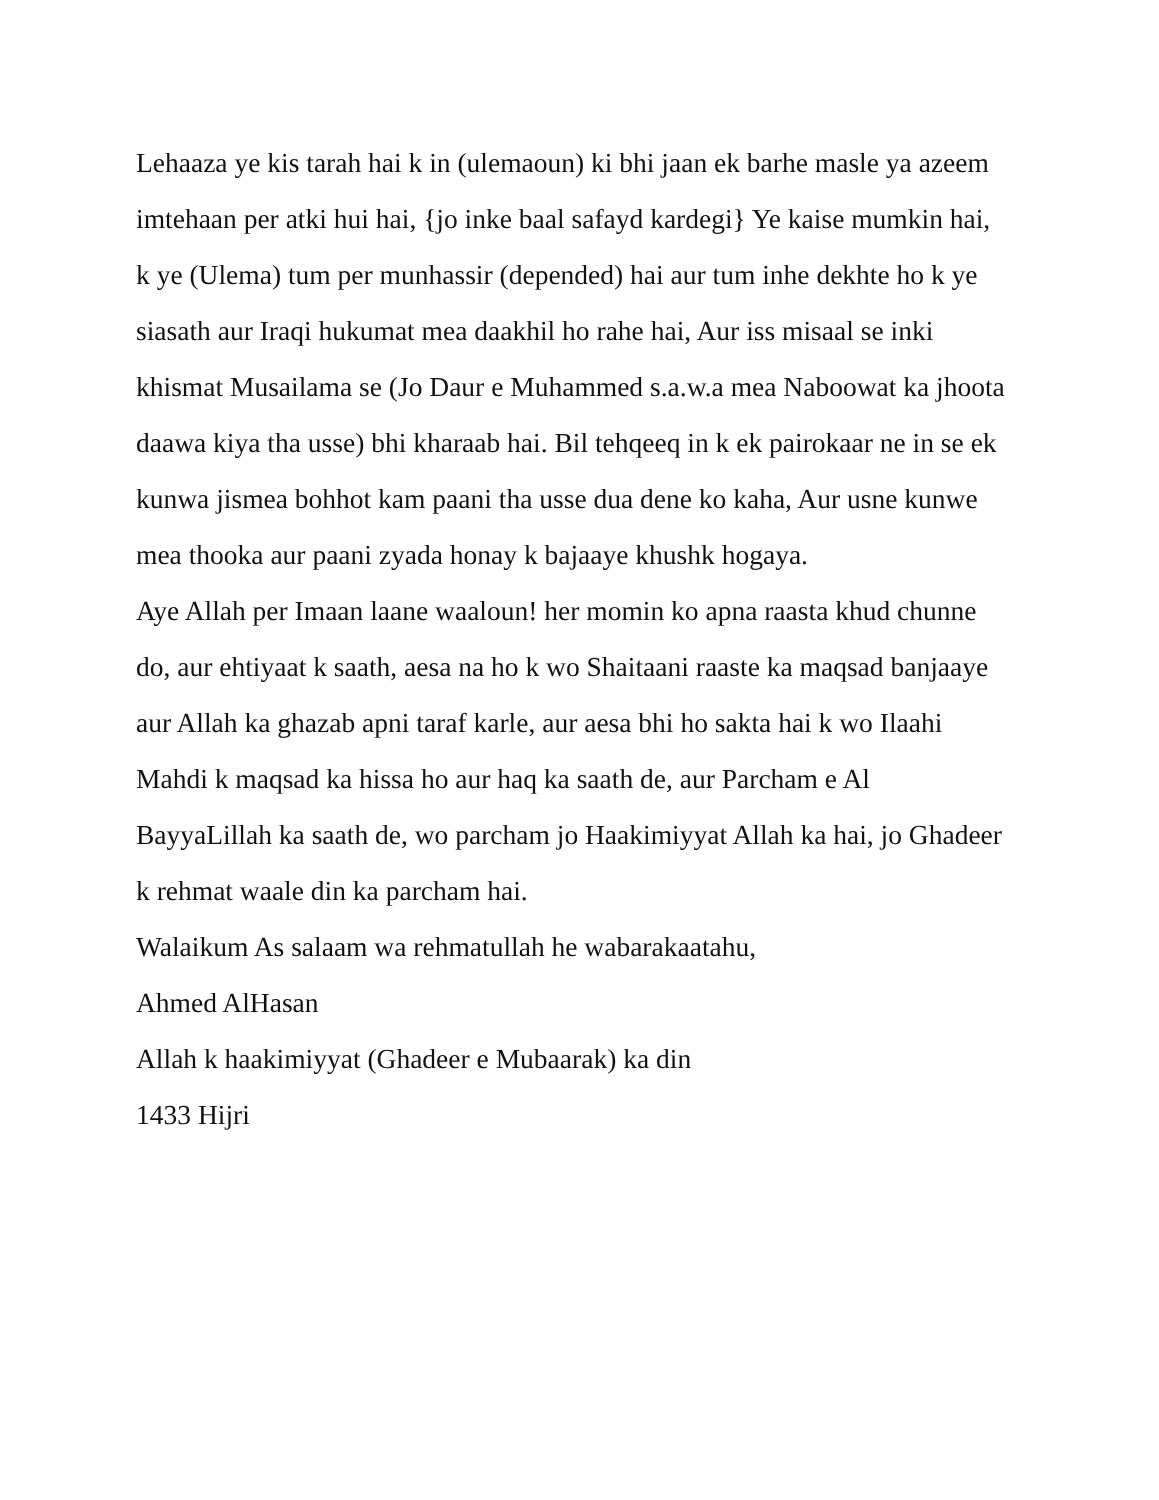Lehaaza ye kis tarah hai k in (ulemaoun) ki bhi jaan ek barhe masle ya azeem imtehaan per atki hui hai, {jo inke baal safayd kardegi} Ye kaise mumkin hai, k ye (Ulema) tum per munhassir (depended) hai aur tum inhe dekhte ho k ye siasath aur Iraqi hukumat mea daakhil ho rahe hai, Aur iss misaal se inki khismat Musailama se (Jo Daur e Muhammed s.a.w.a mea Naboowat ka jhoota daawa kiya tha usse) bhi kharaab hai. Bil tehqeeq in k ek pairokaar ne in se ek kunwa jismea bohhot kam paani tha usse dua dene ko kaha, Aur usne kunwe mea thooka aur paani zyada honay k bajaaye khushk hogaya.
Aye Allah per Imaan laane waaloun! her momin ko apna raasta khud chunne do, aur ehtiyaat k saath, aesa na ho k wo Shaitaani raaste ka maqsad banjaaye aur Allah ka ghazab apni taraf karle, aur aesa bhi ho sakta hai k wo Ilaahi Mahdi k maqsad ka hissa ho aur haq ka saath de, aur Parcham e Al BayyaLillah ka saath de, wo parcham jo Haakimiyyat Allah ka hai, jo Ghadeer k rehmat waale din ka parcham hai.
Walaikum As salaam wa rehmatullah he wabarakaatahu,
Ahmed AlHasan
Allah k haakimiyyat (Ghadeer e Mubaarak) ka din
1433 Hijri